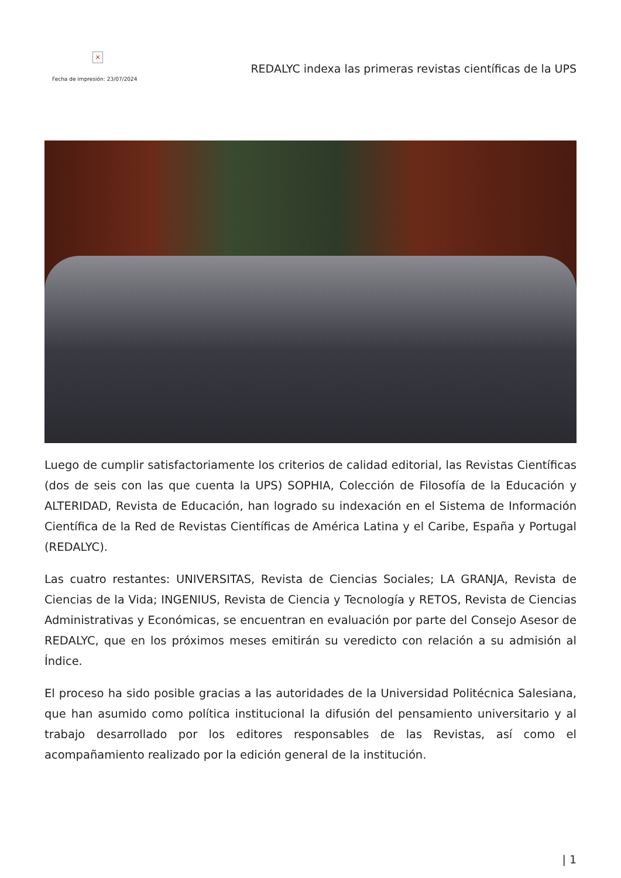×
Fecha de impresión: 23/07/2024
REDALYC indexa las primeras revistas científicas de la UPS
Luego de cumplir satisfactoriamente los criterios de calidad editorial, las Revistas Científicas (dos de seis con las que cuenta la UPS) SOPHIA, Colección de Filosofía de la Educación y ALTERIDAD, Revista de Educación, han logrado su indexación en el Sistema de Información Científica de la Red de Revistas Científicas de América Latina y el Caribe, España y Portugal (REDALYC).
Las cuatro restantes: UNIVERSITAS, Revista de Ciencias Sociales; LA GRANJA, Revista de Ciencias de la Vida; INGENIUS, Revista de Ciencia y Tecnología y RETOS, Revista de Ciencias Administrativas y Económicas, se encuentran en evaluación por parte del Consejo Asesor de REDALYC, que en los próximos meses emitirán su veredicto con relación a su admisión al Índice.
El proceso ha sido posible gracias a las autoridades de la Universidad Politécnica Salesiana, que han asumido como política institucional la difusión del pensamiento universitario y al trabajo desarrollado por los editores responsables de las Revistas, así como el acompañamiento realizado por la edición general de la institución.
| 1